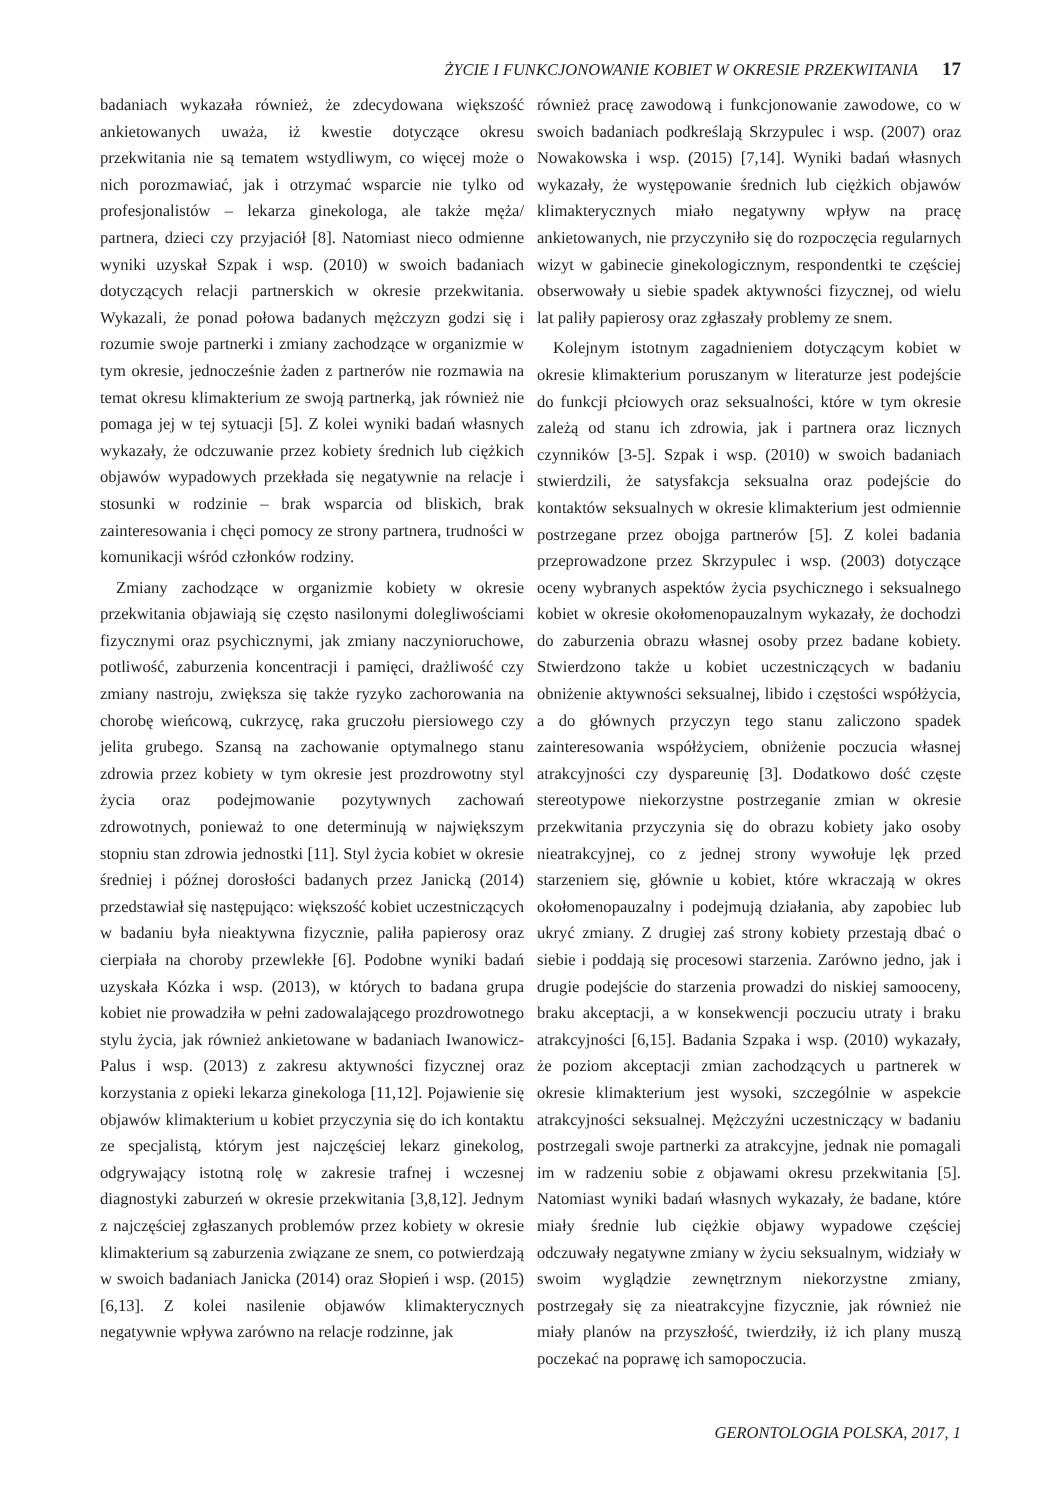ŻYCIE I FUNKCJONOWANIE KOBIET W OKRESIE PRZEKWITANIA 17
badaniach wykazała również, że zdecydowana większość ankietowanych uważa, iż kwestie dotyczące okresu przekwitania nie są tematem wstydliwym, co więcej może o nich porozmawiać, jak i otrzymać wsparcie nie tylko od profesjonalistów – lekarza ginekologa, ale także męża/ partnera, dzieci czy przyjaciół [8]. Natomiast nieco odmienne wyniki uzyskał Szpak i wsp. (2010) w swoich badaniach dotyczących relacji partnerskich w okresie przekwitania. Wykazali, że ponad połowa badanych mężczyzn godzi się i rozumie swoje partnerki i zmiany zachodzące w organizmie w tym okresie, jednocześnie żaden z partnerów nie rozmawia na temat okresu klimakterium ze swoją partnerką, jak również nie pomaga jej w tej sytuacji [5]. Z kolei wyniki badań własnych wykazały, że odczuwanie przez kobiety średnich lub ciężkich objawów wypadowych przekłada się negatywnie na relacje i stosunki w rodzinie – brak wsparcia od bliskich, brak zainteresowania i chęci pomocy ze strony partnera, trudności w komunikacji wśród członków rodziny.
Zmiany zachodzące w organizmie kobiety w okresie przekwitania objawiają się często nasilonymi dolegliwościami fizycznymi oraz psychicznymi, jak zmiany naczynioruchowe, potliwość, zaburzenia koncentracji i pamięci, drażliwość czy zmiany nastroju, zwiększa się także ryzyko zachorowania na chorobę wieńcową, cukrzycę, raka gruczołu piersiowego czy jelita grubego. Szansą na zachowanie optymalnego stanu zdrowia przez kobiety w tym okresie jest prozdrowotny styl życia oraz podejmowanie pozytywnych zachowań zdrowotnych, ponieważ to one determinują w największym stopniu stan zdrowia jednostki [11]. Styl życia kobiet w okresie średniej i późnej dorosłości badanych przez Janicką (2014) przedstawiał się następująco: większość kobiet uczestniczących w badaniu była nieaktywna fizycznie, paliła papierosy oraz cierpiała na choroby przewlekłe [6]. Podobne wyniki badań uzyskała Kózka i wsp. (2013), w których to badana grupa kobiet nie prowadziła w pełni zadowalającego prozdrowotnego stylu życia, jak również ankietowane w badaniach Iwanowicz-Palus i wsp. (2013) z zakresu aktywności fizycznej oraz korzystania z opieki lekarza ginekologa [11,12]. Pojawienie się objawów klimakterium u kobiet przyczynia się do ich kontaktu ze specjalistą, którym jest najczęściej lekarz ginekolog, odgrywający istotną rolę w zakresie trafnej i wczesnej diagnostyki zaburzeń w okresie przekwitania [3,8,12]. Jednym z najczęściej zgłaszanych problemów przez kobiety w okresie klimakterium są zaburzenia związane ze snem, co potwierdzają w swoich badaniach Janicka (2014) oraz Słopień i wsp. (2015) [6,13]. Z kolei nasilenie objawów klimakterycznych negatywnie wpływa zarówno na relacje rodzinne, jak
również pracę zawodową i funkcjonowanie zawodowe, co w swoich badaniach podkreślają Skrzypulec i wsp. (2007) oraz Nowakowska i wsp. (2015) [7,14]. Wyniki badań własnych wykazały, że występowanie średnich lub ciężkich objawów klimakterycznych miało negatywny wpływ na pracę ankietowanych, nie przyczyniło się do rozpoczęcia regularnych wizyt w gabinecie ginekologicznym, respondentki te częściej obserwowały u siebie spadek aktywności fizycznej, od wielu lat paliły papierosy oraz zgłaszały problemy ze snem.
Kolejnym istotnym zagadnieniem dotyczącym kobiet w okresie klimakterium poruszanym w literaturze jest podejście do funkcji płciowych oraz seksualności, które w tym okresie zależą od stanu ich zdrowia, jak i partnera oraz licznych czynników [3-5]. Szpak i wsp. (2010) w swoich badaniach stwierdzili, że satysfakcja seksualna oraz podejście do kontaktów seksualnych w okresie klimakterium jest odmiennie postrzegane przez obojga partnerów [5]. Z kolei badania przeprowadzone przez Skrzypulec i wsp. (2003) dotyczące oceny wybranych aspektów życia psychicznego i seksualnego kobiet w okresie okołomenopauzalnym wykazały, że dochodzi do zaburzenia obrazu własnej osoby przez badane kobiety. Stwierdzono także u kobiet uczestniczących w badaniu obniżenie aktywności seksualnej, libido i częstości współżycia, a do głównych przyczyn tego stanu zaliczono spadek zainteresowania współżyciem, obniżenie poczucia własnej atrakcyjności czy dyspareunię [3]. Dodatkowo dość częste stereotypowe niekorzystne postrzeganie zmian w okresie przekwitania przyczynia się do obrazu kobiety jako osoby nieatrakcyjnej, co z jednej strony wywołuje lęk przed starzeniem się, głównie u kobiet, które wkraczają w okres okołomenopauzalny i podejmują działania, aby zapobiec lub ukryć zmiany. Z drugiej zaś strony kobiety przestają dbać o siebie i poddają się procesowi starzenia. Zarówno jedno, jak i drugie podejście do starzenia prowadzi do niskiej samooceny, braku akceptacji, a w konsekwencji poczuciu utraty i braku atrakcyjności [6,15]. Badania Szpaka i wsp. (2010) wykazały, że poziom akceptacji zmian zachodzących u partnerek w okresie klimakterium jest wysoki, szczególnie w aspekcie atrakcyjności seksualnej. Mężczyźni uczestniczący w badaniu postrzegali swoje partnerki za atrakcyjne, jednak nie pomagali im w radzeniu sobie z objawami okresu przekwitania [5]. Natomiast wyniki badań własnych wykazały, że badane, które miały średnie lub ciężkie objawy wypadowe częściej odczuwały negatywne zmiany w życiu seksualnym, widziały w swoim wyglądzie zewnętrznym niekorzystne zmiany, postrzegały się za nieatrakcyjne fizycznie, jak również nie miały planów na przyszłość, twierdziły, iż ich plany muszą poczekać na poprawę ich samopoczucia.
GERONTOLOGIA POLSKA, 2017, 1